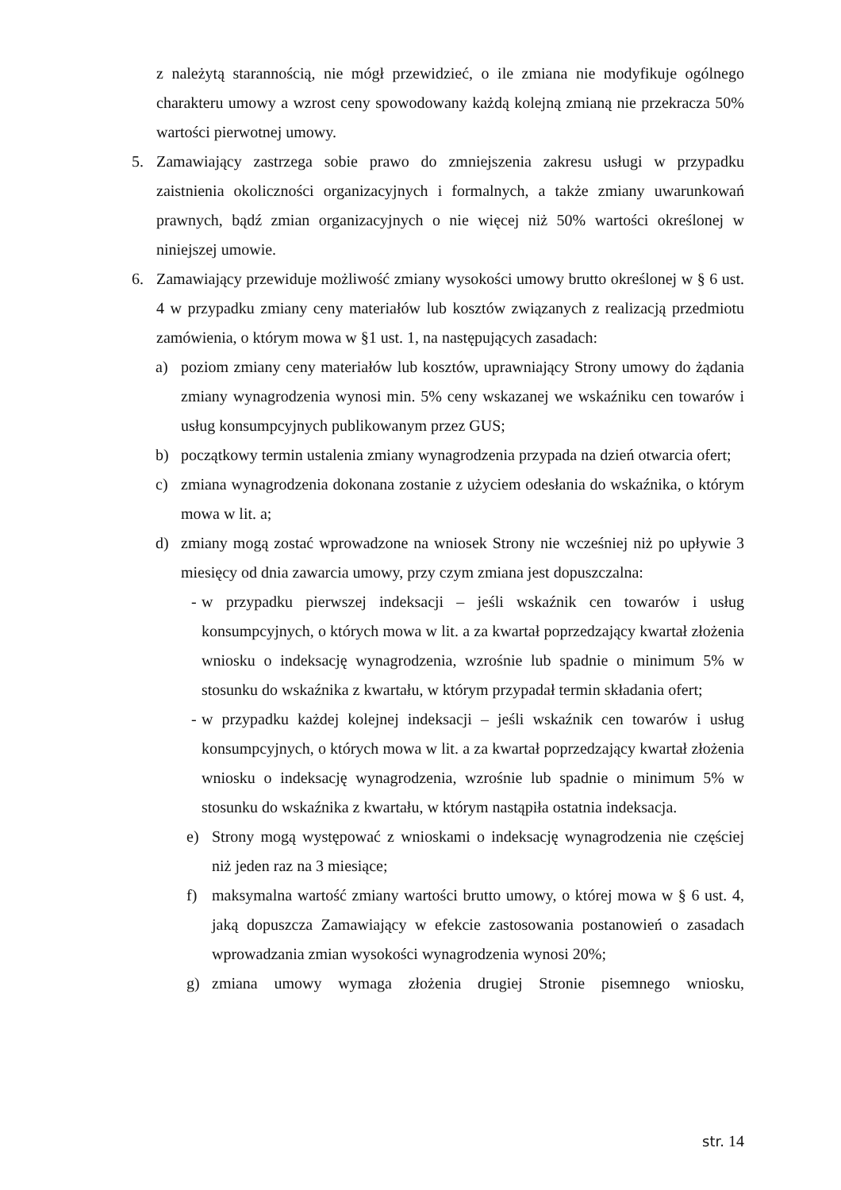z należytą starannością, nie mógł przewidzieć, o ile zmiana nie modyfikuje ogólnego charakteru umowy a wzrost ceny spowodowany każdą kolejną zmianą nie przekracza 50% wartości pierwotnej umowy.
5. Zamawiający zastrzega sobie prawo do zmniejszenia zakresu usługi w przypadku zaistnienia okoliczności organizacyjnych i formalnych, a także zmiany uwarunkowań prawnych, bądź zmian organizacyjnych o nie więcej niż 50% wartości określonej w niniejszej umowie.
6. Zamawiający przewiduje możliwość zmiany wysokości umowy brutto określonej w § 6 ust. 4 w przypadku zmiany ceny materiałów lub kosztów związanych z realizacją przedmiotu zamówienia, o którym mowa w §1 ust. 1, na następujących zasadach:
a) poziom zmiany ceny materiałów lub kosztów, uprawniający Strony umowy do żądania zmiany wynagrodzenia wynosi min. 5% ceny wskazanej we wskaźniku cen towarów i usług konsumpcyjnych publikowanym przez GUS;
b) początkowy termin ustalenia zmiany wynagrodzenia przypada na dzień otwarcia ofert;
c) zmiana wynagrodzenia dokonana zostanie z użyciem odesłania do wskaźnika, o którym mowa w lit. a;
d) zmiany mogą zostać wprowadzone na wniosek Strony nie wcześniej niż po upływie 3 miesięcy od dnia zawarcia umowy, przy czym zmiana jest dopuszczalna:
- w przypadku pierwszej indeksacji – jeśli wskaźnik cen towarów i usług konsumpcyjnych, o których mowa w lit. a za kwartał poprzedzający kwartał złożenia wniosku o indeksację wynagrodzenia, wzrośnie lub spadnie o minimum 5% w stosunku do wskaźnika z kwartału, w którym przypadał termin składania ofert;
- w przypadku każdej kolejnej indeksacji – jeśli wskaźnik cen towarów i usług konsumpcyjnych, o których mowa w lit. a za kwartał poprzedzający kwartał złożenia wniosku o indeksację wynagrodzenia, wzrośnie lub spadnie o minimum 5% w stosunku do wskaźnika z kwartału, w którym nastąpiła ostatnia indeksacja.
e) Strony mogą występować z wnioskami o indeksację wynagrodzenia nie częściej niż jeden raz na 3 miesiące;
f) maksymalna wartość zmiany wartości brutto umowy, o której mowa w § 6 ust. 4, jaką dopuszcza Zamawiający w efekcie zastosowania postanowień o zasadach wprowadzania zmian wysokości wynagrodzenia wynosi 20%;
g) zmiana umowy wymaga złożenia drugiej Stronie pisemnego wniosku,
str. 14